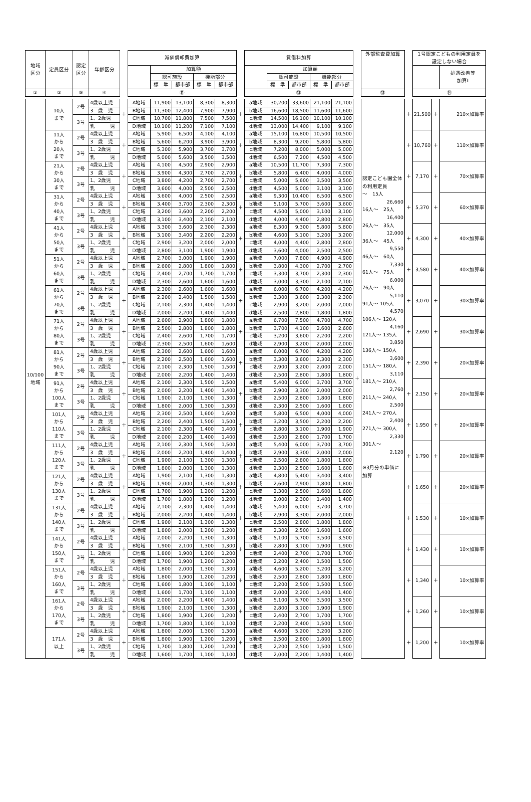| 地域 区分 | 定員区分 | 認定 区分 | 年齢区分 | | 減価償却費加算 | | | | | | 賃借料加算 | | | | | | 外部監査費加算 | | 1号認定こどもの利用定員を 設定しない場合 | | |
| --- | --- | --- | --- | --- | --- | --- | --- | --- | --- | --- | --- | --- | --- | --- | --- | --- | --- | --- | --- | --- | --- |
| | | | | | | 加算額 | | | | | | 加算額 | | | | | | | | | 処遇改善等 加算Ⅰ |
| | | | | | | 認可施設 | | 機能部分 | | | | 認可施設 | | 機能部分 | | | | | | | |
| | | | | | | 標 準 | 都市部 | 標 準 | 都市部 | | | 標 準 | 都市部 | 標 準 | 都市部 | | | | | | |
| ① | ② | ③ | ④ | | ⑪ | | | | | | ⑫ | | | | | | ⑬ | | ⑭ | | |
| 10/100 地域 | 10人 まで | 2号 | 4歳以上児 | ＋ | A地域 | 11,900 | 13,100 | 8,300 | 8,300 | ＋ | a地域 | 30,200 | 33,600 | 21,100 | 21,100 | ＋ | 認定こども園全体の利用定員 ～ 15人 26,660 16人～ 25人 16,400 26人～ 35人 12,000 36人～ 45人 9,550 46人～ 60人 7,330 61人～ 75人 6,000 76人～ 90人 5,110 91人～ 105人 4,570 106人～ 120人 4,160 121人～ 135人 3,850 136人～ 150人 3,600 151人～ 180人 3,110 181人～ 210人 2,760 211人～ 240人 2,500 241人～ 270人 2,400 271人～ 300人 2,330 301人～ 2,120 ※3月分の単価に加算 | ＋ | 21,500 | ＋ | 210×加算率 |
| | | | 3 歳 児 | | B地域 | 11,300 | 12,400 | 7,900 | 7,900 | | b地域 | 16,600 | 18,500 | 11,600 | 11,600 | | | | | | |
| | | 3号 | 1、2歳児 | | C地域 | 10,700 | 11,800 | 7,500 | 7,500 | | c地域 | 14,500 | 16,100 | 10,100 | 10,100 | | | | | | |
| | | | 乳 児 | | D地域 | 10,100 | 11,200 | 7,100 | 7,100 | | d地域 | 13,000 | 14,400 | 9,100 | 9,100 | | | | | | |
| | 11人 から 20人 まで | 2号 | 4歳以上児 | ＋ | A地域 | 5,900 | 6,500 | 4,100 | 4,100 | ＋ | a地域 | 15,100 | 16,800 | 10,500 | 10,500 | | | ＋ | 10,760 | ＋ | 110×加算率 |
| | | | 3 歳 児 | | B地域 | 5,600 | 6,200 | 3,900 | 3,900 | | b地域 | 8,300 | 9,200 | 5,800 | 5,800 | | | | | | |
| | | 3号 | 1、2歳児 | | C地域 | 5,300 | 5,900 | 3,700 | 3,700 | | c地域 | 7,200 | 8,000 | 5,000 | 5,000 | | | | | | |
| | | | 乳 児 | | D地域 | 5,000 | 5,600 | 3,500 | 3,500 | | d地域 | 6,500 | 7,200 | 4,500 | 4,500 | | | | | | |
| | 21人 から 30人 まで | 2号 | 4歳以上児 | ＋ | A地域 | 4,100 | 4,500 | 2,900 | 2,900 | ＋ | a地域 | 10,500 | 11,700 | 7,300 | 7,300 | | | ＋ | 7,170 | ＋ | 70×加算率 |
| | | | 3 歳 児 | | B地域 | 3,900 | 4,300 | 2,700 | 2,700 | | b地域 | 5,800 | 6,400 | 4,000 | 4,000 | | | | | | |
| | | 3号 | 1、2歳児 | | C地域 | 3,800 | 4,200 | 2,700 | 2,700 | | c地域 | 5,000 | 5,600 | 3,500 | 3,500 | | | | | | |
| | | | 乳 児 | | D地域 | 3,600 | 4,000 | 2,500 | 2,500 | | d地域 | 4,500 | 5,000 | 3,100 | 3,100 | | | | | | |
| | 31人 から 40人 まで | 2号 | 4歳以上児 | ＋ | A地域 | 3,600 | 4,000 | 2,500 | 2,500 | ＋ | a地域 | 9,300 | 10,400 | 6,500 | 6,500 | | | ＋ | 5,370 | ＋ | 60×加算率 |
| | | | 3 歳 児 | | B地域 | 3,400 | 3,700 | 2,300 | 2,300 | | b地域 | 5,100 | 5,700 | 3,600 | 3,600 | | | | | | |
| | | 3号 | 1、2歳児 | | C地域 | 3,200 | 3,600 | 2,200 | 2,200 | | c地域 | 4,500 | 5,000 | 3,100 | 3,100 | | | | | | |
| | | | 乳 児 | | D地域 | 3,100 | 3,400 | 2,100 | 2,100 | | d地域 | 4,000 | 4,400 | 2,800 | 2,800 | | | | | | |
| | 41人 から 50人 まで | 2号 | 4歳以上児 | ＋ | A地域 | 3,300 | 3,600 | 2,300 | 2,300 | ＋ | a地域 | 8,300 | 9,300 | 5,800 | 5,800 | | | ＋ | 4,300 | ＋ | 40×加算率 |
| | | | 3 歳 児 | | B地域 | 3,100 | 3,400 | 2,200 | 2,200 | | b地域 | 4,600 | 5,100 | 3,200 | 3,200 | | | | | | |
| | | 3号 | 1、2歳児 | | C地域 | 2,900 | 3,200 | 2,000 | 2,000 | | c地域 | 4,000 | 4,400 | 2,800 | 2,800 | | | | | | |
| | | | 乳 児 | | D地域 | 2,800 | 3,100 | 1,900 | 1,900 | | d地域 | 3,600 | 4,000 | 2,500 | 2,500 | | | | | | |
| | 51人 から 60人 まで | 2号 | 4歳以上児 | ＋ | A地域 | 2,700 | 3,000 | 1,900 | 1,900 | ＋ | a地域 | 7,000 | 7,800 | 4,900 | 4,900 | | | ＋ | 3,580 | ＋ | 40×加算率 |
| | | | 3 歳 児 | | B地域 | 2,600 | 2,800 | 1,800 | 1,800 | | b地域 | 3,800 | 4,300 | 2,700 | 2,700 | | | | | | |
| | | 3号 | 1、2歳児 | | C地域 | 2,400 | 2,700 | 1,700 | 1,700 | | c地域 | 3,300 | 3,700 | 2,300 | 2,300 | | | | | | |
| | | | 乳 児 | | D地域 | 2,300 | 2,600 | 1,600 | 1,600 | | d地域 | 3,000 | 3,300 | 2,100 | 2,100 | | | | | | |
| | 61人 から 70人 まで | 2号 | 4歳以上児 | ＋ | A地域 | 2,300 | 2,600 | 1,600 | 1,600 | ＋ | a地域 | 6,000 | 6,700 | 4,200 | 4,200 | | | ＋ | 3,070 | ＋ | 30×加算率 |
| | | | 3 歳 児 | | B地域 | 2,200 | 2,400 | 1,500 | 1,500 | | b地域 | 3,300 | 3,600 | 2,300 | 2,300 | | | | | | |
| | | 3号 | 1、2歳児 | | C地域 | 2,100 | 2,300 | 1,400 | 1,400 | | c地域 | 2,900 | 3,200 | 2,000 | 2,000 | | | | | | |
| | | | 乳 児 | | D地域 | 2,000 | 2,200 | 1,400 | 1,400 | | d地域 | 2,500 | 2,800 | 1,800 | 1,800 | | | | | | |
| | 71人 から 80人 まで | 2号 | 4歳以上児 | ＋ | A地域 | 2,600 | 2,900 | 1,800 | 1,800 | ＋ | a地域 | 6,700 | 7,500 | 4,700 | 4,700 | | | ＋ | 2,690 | ＋ | 30×加算率 |
| | | | 3 歳 児 | | B地域 | 2,500 | 2,800 | 1,800 | 1,800 | | b地域 | 3,700 | 4,100 | 2,600 | 2,600 | | | | | | |
| | | 3号 | 1、2歳児 | | C地域 | 2,400 | 2,600 | 1,700 | 1,700 | | c地域 | 3,200 | 3,600 | 2,200 | 2,200 | | | | | | |
| | | | 乳 児 | | D地域 | 2,300 | 2,500 | 1,600 | 1,600 | | d地域 | 2,900 | 3,200 | 2,000 | 2,000 | | | | | | |
| | 81人 から 90人 まで | 2号 | 4歳以上児 | ＋ | A地域 | 2,300 | 2,600 | 1,600 | 1,600 | ＋ | a地域 | 6,000 | 6,700 | 4,200 | 4,200 | | | ＋ | 2,390 | ＋ | 20×加算率 |
| | | | 3 歳 児 | | B地域 | 2,200 | 2,500 | 1,600 | 1,600 | | b地域 | 3,300 | 3,600 | 2,300 | 2,300 | | | | | | |
| | | 3号 | 1、2歳児 | | C地域 | 2,100 | 2,300 | 1,500 | 1,500 | | c地域 | 2,900 | 3,200 | 2,000 | 2,000 | | | | | | |
| | | | 乳 児 | | D地域 | 2,000 | 2,200 | 1,400 | 1,400 | | d地域 | 2,500 | 2,800 | 1,800 | 1,800 | | | | | | |
| | 91人 から 100人 まで | 2号 | 4歳以上児 | ＋ | A地域 | 2,100 | 2,300 | 1,500 | 1,500 | ＋ | a地域 | 5,400 | 6,000 | 3,700 | 3,700 | | | ＋ | 2,150 | ＋ | 20×加算率 |
| | | | 3 歳 児 | | B地域 | 2,000 | 2,200 | 1,400 | 1,400 | | b地域 | 2,900 | 3,300 | 2,000 | 2,000 | | | | | | |
| | | 3号 | 1、2歳児 | | C地域 | 1,900 | 2,100 | 1,300 | 1,300 | | c地域 | 2,500 | 2,800 | 1,800 | 1,800 | | | | | | |
| | | | 乳 児 | | D地域 | 1,800 | 2,000 | 1,300 | 1,300 | | d地域 | 2,300 | 2,500 | 1,600 | 1,600 | | | | | | |
| | 101人 から 110人 まで | 2号 | 4歳以上児 | ＋ | A地域 | 2,300 | 2,500 | 1,600 | 1,600 | ＋ | a地域 | 5,800 | 6,500 | 4,000 | 4,000 | | | ＋ | 1,950 | ＋ | 20×加算率 |
| | | | 3 歳 児 | | B地域 | 2,200 | 2,400 | 1,500 | 1,500 | | b地域 | 3,200 | 3,500 | 2,200 | 2,200 | | | | | | |
| | | 3号 | 1、2歳児 | | C地域 | 2,100 | 2,300 | 1,400 | 1,400 | | c地域 | 2,800 | 3,100 | 1,900 | 1,900 | | | | | | |
| | | | 乳 児 | | D地域 | 2,000 | 2,200 | 1,400 | 1,400 | | d地域 | 2,500 | 2,800 | 1,700 | 1,700 | | | | | | |
| | 111人 から 120人 まで | 2号 | 4歳以上児 | ＋ | A地域 | 2,100 | 2,300 | 1,500 | 1,500 | ＋ | a地域 | 5,400 | 6,000 | 3,700 | 3,700 | | | ＋ | 1,790 | ＋ | 20×加算率 |
| | | | 3 歳 児 | | B地域 | 2,000 | 2,200 | 1,400 | 1,400 | | b地域 | 2,900 | 3,300 | 2,000 | 2,000 | | | | | | |
| | | 3号 | 1、2歳児 | | C地域 | 1,900 | 2,100 | 1,300 | 1,300 | | c地域 | 2,500 | 2,800 | 1,800 | 1,800 | | | | | | |
| | | | 乳 児 | | D地域 | 1,800 | 2,000 | 1,300 | 1,300 | | d地域 | 2,300 | 2,500 | 1,600 | 1,600 | | | | | | |
| | 121人 から 130人 まで | 2号 | 4歳以上児 | ＋ | A地域 | 1,900 | 2,100 | 1,300 | 1,300 | ＋ | a地域 | 4,800 | 5,400 | 3,400 | 3,400 | | | ＋ | 1,650 | ＋ | 20×加算率 |
| | | | 3 歳 児 | | B地域 | 1,900 | 2,000 | 1,300 | 1,300 | | b地域 | 2,600 | 2,900 | 1,800 | 1,800 | | | | | | |
| | | 3号 | 1、2歳児 | | C地域 | 1,700 | 1,900 | 1,200 | 1,200 | | c地域 | 2,300 | 2,500 | 1,600 | 1,600 | | | | | | |
| | | | 乳 児 | | D地域 | 1,700 | 1,800 | 1,200 | 1,200 | | d地域 | 2,000 | 2,300 | 1,400 | 1,400 | | | | | | |
| | 131人 から 140人 まで | 2号 | 4歳以上児 | ＋ | A地域 | 2,100 | 2,300 | 1,400 | 1,400 | ＋ | a地域 | 5,400 | 6,000 | 3,700 | 3,700 | | | ＋ | 1,530 | ＋ | 10×加算率 |
| | | | 3 歳 児 | | B地域 | 2,000 | 2,200 | 1,400 | 1,400 | | b地域 | 2,900 | 3,300 | 2,000 | 2,000 | | | | | | |
| | | 3号 | 1、2歳児 | | C地域 | 1,900 | 2,100 | 1,300 | 1,300 | | c地域 | 2,500 | 2,800 | 1,800 | 1,800 | | | | | | |
| | | | 乳 児 | | D地域 | 1,800 | 2,000 | 1,200 | 1,200 | | d地域 | 2,300 | 2,500 | 1,600 | 1,600 | | | | | | |
| | 141人 から 150人 まで | 2号 | 4歳以上児 | ＋ | A地域 | 2,000 | 2,200 | 1,300 | 1,300 | ＋ | a地域 | 5,100 | 5,700 | 3,500 | 3,500 | | | ＋ | 1,430 | ＋ | 10×加算率 |
| | | | 3 歳 児 | | B地域 | 1,900 | 2,100 | 1,300 | 1,300 | | b地域 | 2,800 | 3,100 | 1,900 | 1,900 | | | | | | |
| | | 3号 | 1、2歳児 | | C地域 | 1,800 | 1,900 | 1,200 | 1,200 | | c地域 | 2,400 | 2,700 | 1,700 | 1,700 | | | | | | |
| | | | 乳 児 | | D地域 | 1,700 | 1,900 | 1,200 | 1,200 | | d地域 | 2,200 | 2,400 | 1,500 | 1,500 | | | | | | |
| | 151人 から 160人 まで | 2号 | 4歳以上児 | ＋ | A地域 | 1,800 | 2,000 | 1,300 | 1,300 | ＋ | a地域 | 4,600 | 5,200 | 3,200 | 3,200 | | | ＋ | 1,340 | ＋ | 10×加算率 |
| | | | 3 歳 児 | | B地域 | 1,800 | 1,900 | 1,200 | 1,200 | | b地域 | 2,500 | 2,800 | 1,800 | 1,800 | | | | | | |
| | | 3号 | 1、2歳児 | | C地域 | 1,600 | 1,800 | 1,100 | 1,100 | | c地域 | 2,200 | 2,500 | 1,500 | 1,500 | | | | | | |
| | | | 乳 児 | | D地域 | 1,600 | 1,700 | 1,100 | 1,100 | | d地域 | 2,000 | 2,200 | 1,400 | 1,400 | | | | | | |
| | 161人 から 170人 まで | 2号 | 4歳以上児 | ＋ | A地域 | 2,000 | 2,200 | 1,400 | 1,400 | ＋ | a地域 | 5,100 | 5,700 | 3,500 | 3,500 | | | ＋ | 1,260 | ＋ | 10×加算率 |
| | | | 3 歳 児 | | B地域 | 1,900 | 2,100 | 1,300 | 1,300 | | b地域 | 2,800 | 3,100 | 1,900 | 1,900 | | | | | | |
| | | 3号 | 1、2歳児 | | C地域 | 1,800 | 1,900 | 1,200 | 1,200 | | c地域 | 2,400 | 2,700 | 1,700 | 1,700 | | | | | | |
| | | | 乳 児 | | D地域 | 1,700 | 1,800 | 1,100 | 1,100 | | d地域 | 2,200 | 2,400 | 1,500 | 1,500 | | | | | | |
| | 171人 以上 | 2号 | 4歳以上児 | ＋ | A地域 | 1,800 | 2,000 | 1,300 | 1,300 | ＋ | a地域 | 4,600 | 5,200 | 3,200 | 3,200 | | | ＋ | 1,200 | ＋ | 10×加算率 |
| | | | 3 歳 児 | | B地域 | 1,800 | 1,900 | 1,200 | 1,200 | | b地域 | 2,500 | 2,800 | 1,800 | 1,800 | | | | | | |
| | | 3号 | 1、2歳児 | | C地域 | 1,700 | 1,800 | 1,200 | 1,200 | | c地域 | 2,200 | 2,500 | 1,500 | 1,500 | | | | | | |
| | | | 乳 児 | | D地域 | 1,600 | 1,700 | 1,100 | 1,100 | | d地域 | 2,000 | 2,200 | 1,400 | 1,400 | | | | | | |